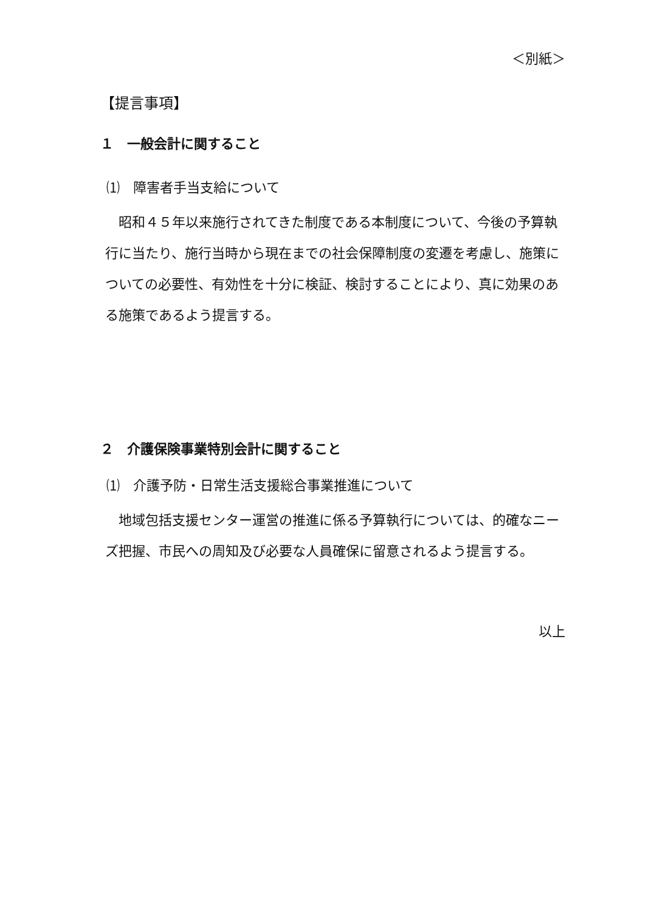＜別紙＞
【提言事項】
１　一般会計に関すること
⑴　障害者手当支給について
　昭和４５年以来施行されてきた制度である本制度について、今後の予算執行に当たり、施行当時から現在までの社会保障制度の変遷を考慮し、施策についての必要性、有効性を十分に検証、検討することにより、真に効果のある施策であるよう提言する。
２　介護保険事業特別会計に関すること
⑴　介護予防・日常生活支援総合事業推進について
　地域包括支援センター運営の推進に係る予算執行については、的確なニーズ把握、市民への周知及び必要な人員確保に留意されるよう提言する。
以上